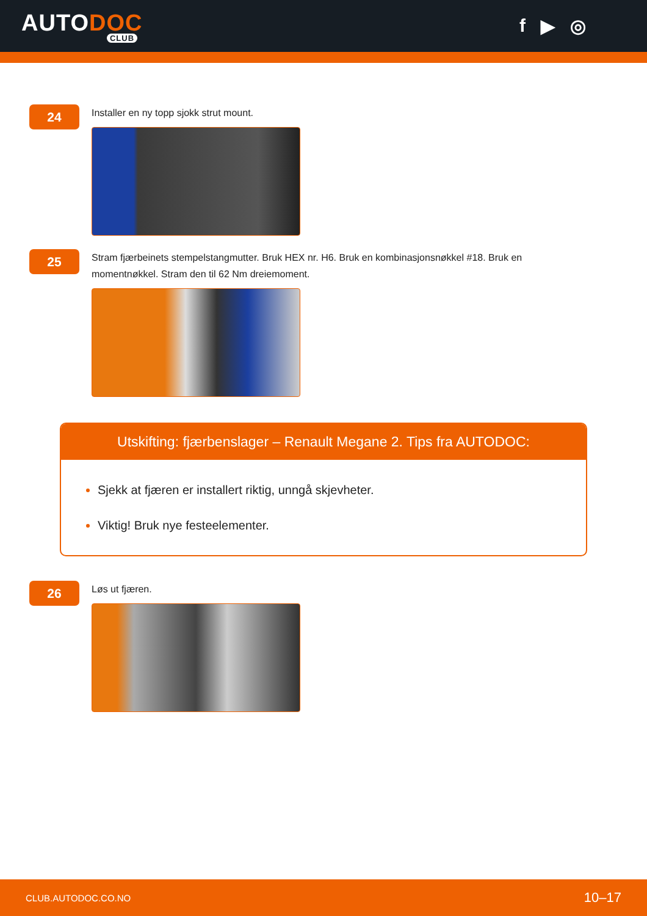AUTODOC
CLUB
f ▶ ◎
24
Installer en ny topp sjokk strut mount.
25
Stram fjærbeinets stempelstangmutter. Bruk HEX nr. H6. Bruk en kombinasjonsnøkkel #18. Bruk en momentnøkkel. Stram den til 62 Nm dreiemoment.
Utskifting: fjærbenslager – Renault Megane 2. Tips fra AUTODOC:
Sjekk at fjæren er installert riktig, unngå skjevheter.
Viktig! Bruk nye festeelementer.
26
Løs ut fjæren.
CLUB.AUTODOC.CO.NO 10–17